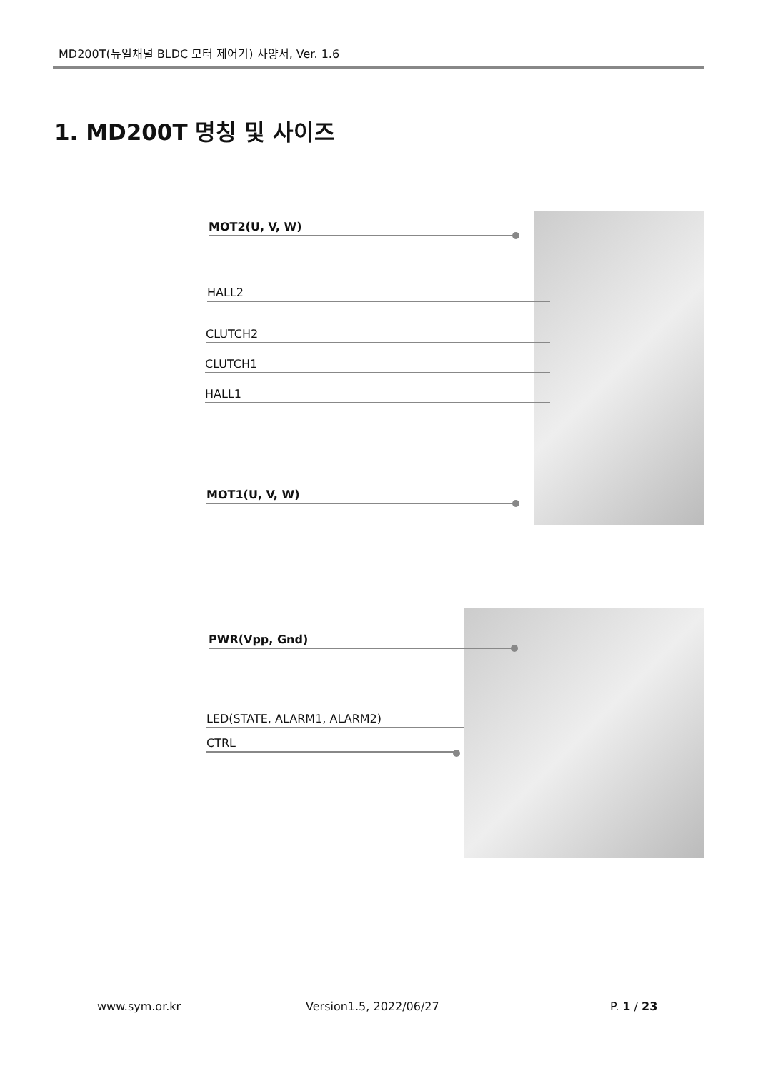MD200T(듀얼채널 BLDC 모터 제어기) 사양서, Ver. 1.6
1. MD200T 명칭 및 사이즈
MOT2(U, V, W)
HALL2
CLUTCH2
CLUTCH1
HALL1
MOT1(U, V, W)
PWR(Vpp, Gnd)
LED(STATE, ALARM1, ALARM2)
CTRL
www.sym.or.kr Version1.5, 2022/06/27 P. 1 / 23